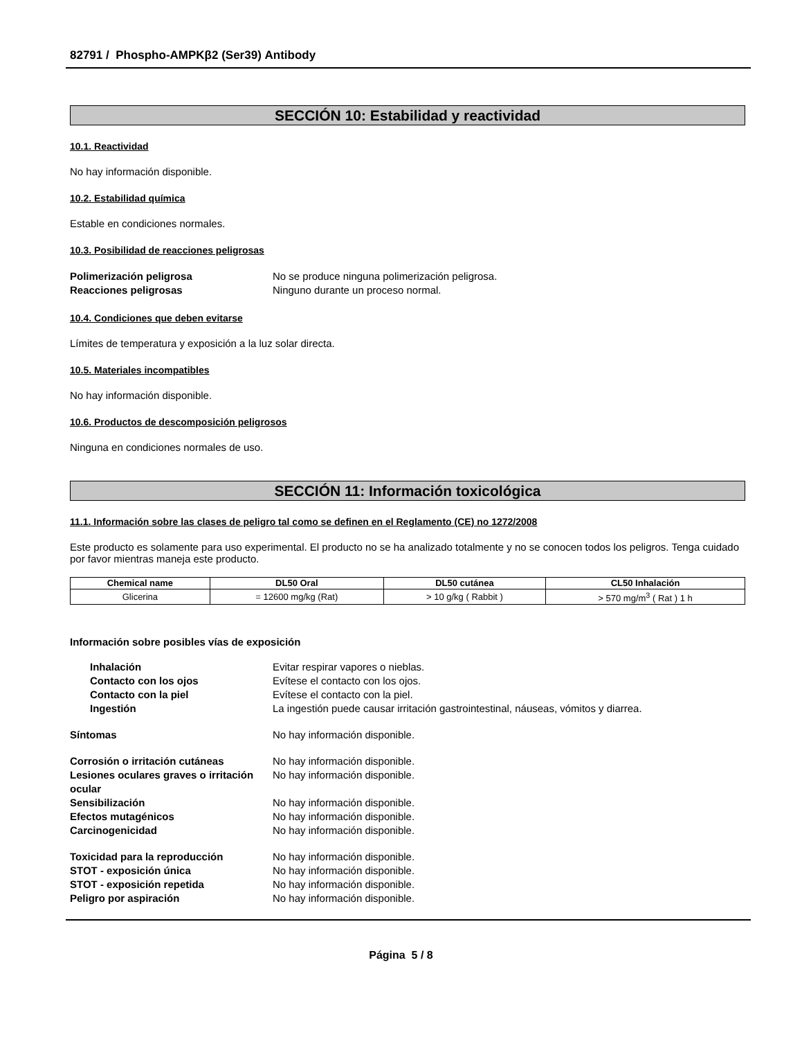82791 / Phospho-AMPKβ2 (Ser39) Antibody
SECCIÓN 10: Estabilidad y reactividad
10.1. Reactividad
No hay información disponible.
10.2. Estabilidad química
Estable en condiciones normales.
10.3. Posibilidad de reacciones peligrosas
Polimerización peligrosa No se produce ninguna polimerización peligrosa. Reacciones peligrosas Ninguno durante un proceso normal.
10.4. Condiciones que deben evitarse
Límites de temperatura y exposición a la luz solar directa.
10.5. Materiales incompatibles
No hay información disponible.
10.6. Productos de descomposición peligrosos
Ninguna en condiciones normales de uso.
SECCIÓN 11: Información toxicológica
11.1. Información sobre las clases de peligro tal como se definen en el Reglamento (CE) no 1272/2008
Este producto es solamente para uso experimental. El producto no se ha analizado totalmente y no se conocen todos los peligros. Tenga cuidado por favor mientras maneja este producto.
| Chemical name | DL50 Oral | DL50 cutánea | CL50 Inhalación |
| --- | --- | --- | --- |
| Glicerina | = 12600 mg/kg (Rat) | > 10 g/kg ( Rabbit ) | > 570 mg/m<sup>3</sup> ( Rat ) 1 h |
Información sobre posibles vías de exposición
Inhalación Evitar respirar vapores o nieblas. Contacto con los ojos Evítese el contacto con los ojos. Contacto con la piel Evítese el contacto con la piel. Ingestión La ingestión puede causar irritación gastrointestinal, náuseas, vómitos y diarrea.
Síntomas No hay información disponible.
Corrosión o irritación cutáneas No hay información disponible. Lesiones oculares graves o irritación ocular No hay información disponible. Sensibilización No hay información disponible. Efectos mutagénicos No hay información disponible. Carcinogenicidad No hay información disponible.
Toxicidad para la reproducción No hay información disponible. STOT - exposición única No hay información disponible. STOT - exposición repetida No hay información disponible. Peligro por aspiración No hay información disponible.
Página 5 / 8